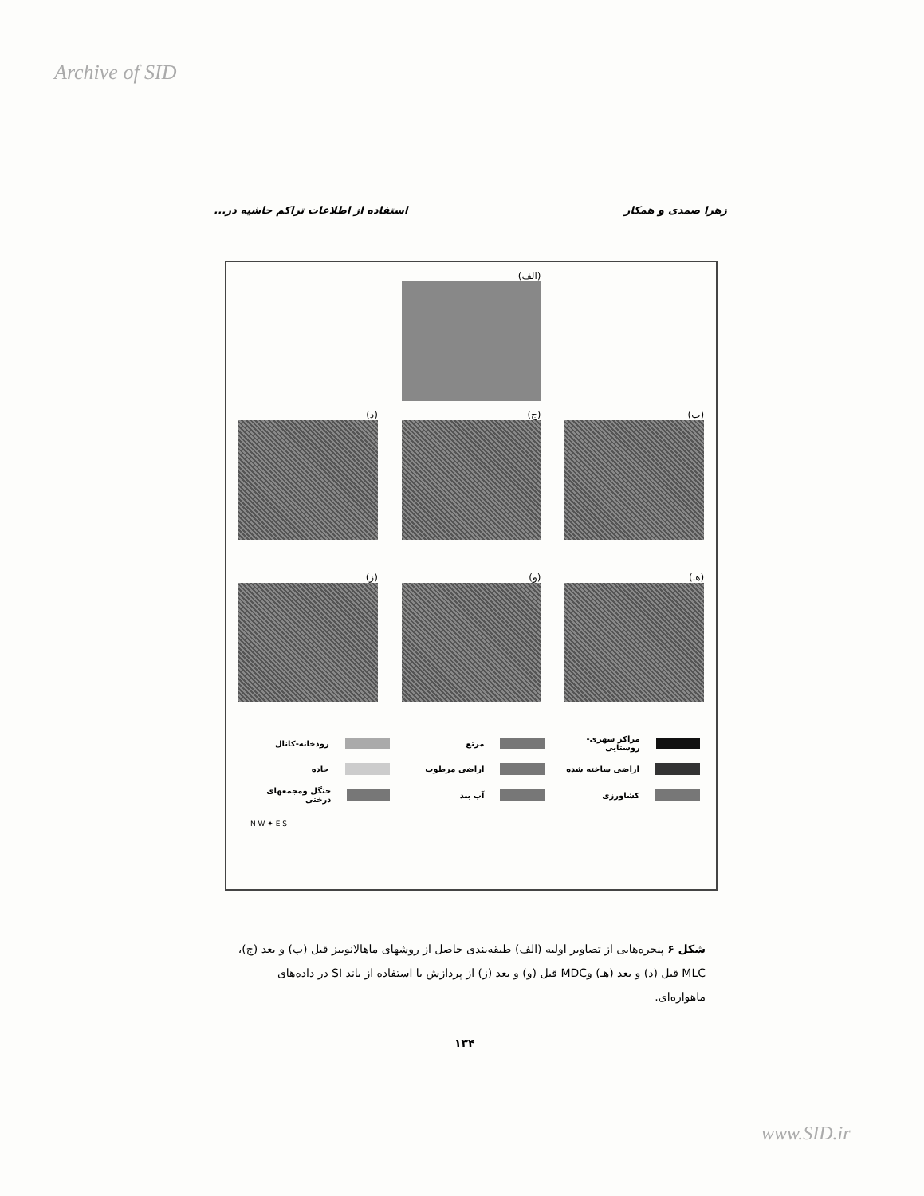Archive of SID
زهرا صمدی و همکار استفاده از اطلاعات تراکم حاشیه در...
(الف)
(ب) (ج) (د)
(هـ) (و) (ز)
مراکز شهری-روستایی
مرتع
رودخانه-کانال
اراضی ساخته شده
اراضی مرطوب
جاده
کشاورزی
آب بند
جنگل ومجمعهای درختی
N W ✦ E S
شکل ۶ پنجره‌هایی از تصاویر اولیه (الف) طبقه‌بندی حاصل از روشهای ماهالانوبیز قبل (ب) و بعد (ج)، MLC قبل (د) و بعد (هـ) وMDC قبل (و) و بعد (ز) از پردازش با استفاده از باند SI در داده‌های ماهواره‌ای.
۱۳۴
www.SID.ir